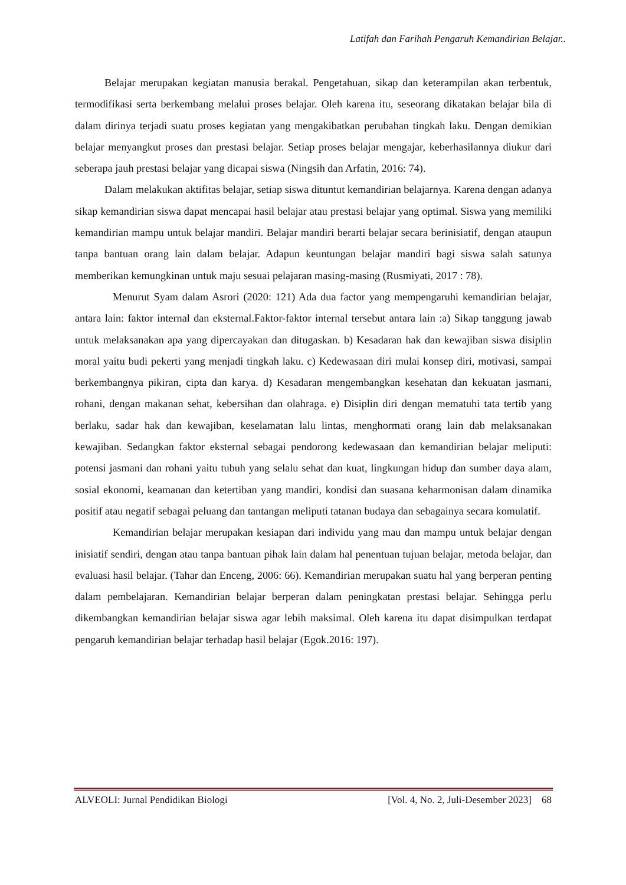Latifah dan Farihah Pengaruh Kemandirian Belajar..
Belajar merupakan kegiatan manusia berakal. Pengetahuan, sikap dan keterampilan akan terbentuk, termodifikasi serta berkembang melalui proses belajar. Oleh karena itu, seseorang dikatakan belajar bila di dalam dirinya terjadi suatu proses kegiatan yang mengakibatkan perubahan tingkah laku. Dengan demikian belajar menyangkut proses dan prestasi belajar. Setiap proses belajar mengajar, keberhasilannya diukur dari seberapa jauh prestasi belajar yang dicapai siswa (Ningsih dan Arfatin, 2016: 74).
Dalam melakukan aktifitas belajar, setiap siswa dituntut kemandirian belajarnya. Karena dengan adanya sikap kemandirian siswa dapat mencapai hasil belajar atau prestasi belajar yang optimal. Siswa yang memiliki kemandirian mampu untuk belajar mandiri. Belajar mandiri berarti belajar secara berinisiatif, dengan ataupun tanpa bantuan orang lain dalam belajar. Adapun keuntungan belajar mandiri bagi siswa salah satunya memberikan kemungkinan untuk maju sesuai pelajaran masing-masing (Rusmiyati, 2017 : 78).
Menurut Syam dalam Asrori (2020: 121) Ada dua factor yang mempengaruhi kemandirian belajar, antara lain: faktor internal dan eksternal.Faktor-faktor internal tersebut antara lain :a) Sikap tanggung jawab untuk melaksanakan apa yang dipercayakan dan ditugaskan. b) Kesadaran hak dan kewajiban siswa disiplin moral yaitu budi pekerti yang menjadi tingkah laku. c) Kedewasaan diri mulai konsep diri, motivasi, sampai berkembangnya pikiran, cipta dan karya. d) Kesadaran mengembangkan kesehatan dan kekuatan jasmani, rohani, dengan makanan sehat, kebersihan dan olahraga. e) Disiplin diri dengan mematuhi tata tertib yang berlaku, sadar hak dan kewajiban, keselamatan lalu lintas, menghormati orang lain dab melaksanakan kewajiban. Sedangkan faktor eksternal sebagai pendorong kedewasaan dan kemandirian belajar meliputi: potensi jasmani dan rohani yaitu tubuh yang selalu sehat dan kuat, lingkungan hidup dan sumber daya alam, sosial ekonomi, keamanan dan ketertiban yang mandiri, kondisi dan suasana keharmonisan dalam dinamika positif atau negatif sebagai peluang dan tantangan meliputi tatanan budaya dan sebagainya secara komulatif.
Kemandirian belajar merupakan kesiapan dari individu yang mau dan mampu untuk belajar dengan inisiatif sendiri, dengan atau tanpa bantuan pihak lain dalam hal penentuan tujuan belajar, metoda belajar, dan evaluasi hasil belajar. (Tahar dan Enceng, 2006: 66). Kemandirian merupakan suatu hal yang berperan penting dalam pembelajaran. Kemandirian belajar berperan dalam peningkatan prestasi belajar. Sehingga perlu dikembangkan kemandirian belajar siswa agar lebih maksimal. Oleh karena itu dapat disimpulkan terdapat pengaruh kemandirian belajar terhadap hasil belajar (Egok.2016: 197).
ALVEOLI: Jurnal Pendidikan Biologi [Vol. 4, No. 2, Juli-Desember 2023] 68